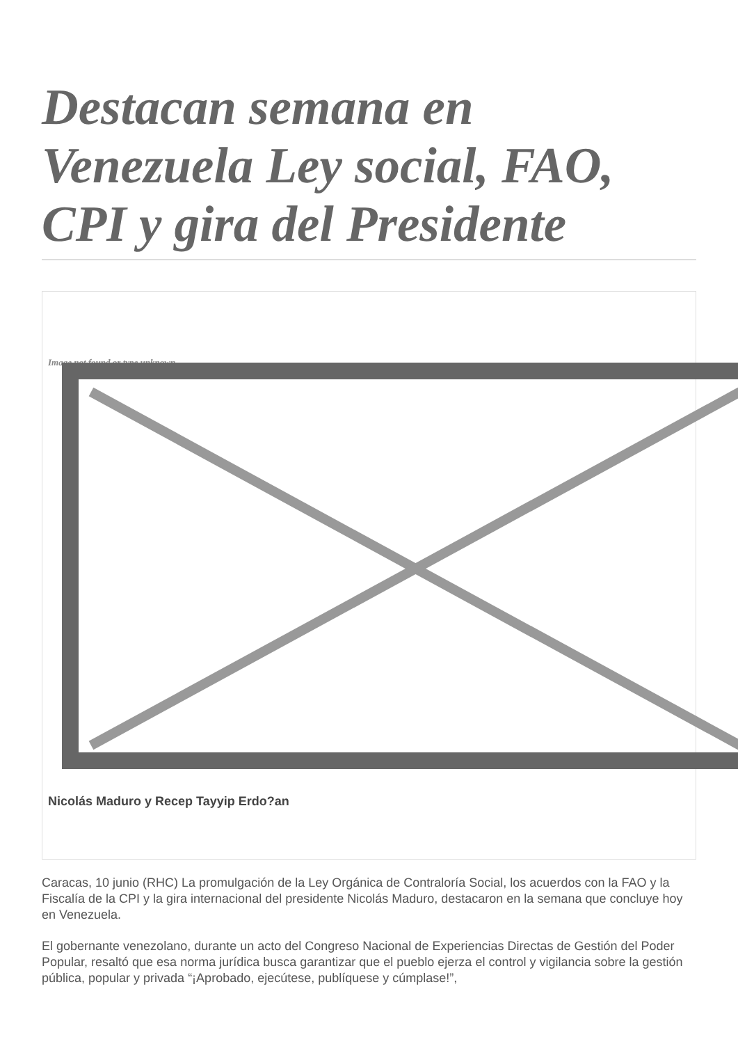Destacan semana en Venezuela Ley social, FAO, CPI y gira del Presidente
Image not found or type unknown
Nicolás Maduro y Recep Tayyip Erdo?an
Caracas, 10 junio (RHC) La promulgación de la Ley Orgánica de Contraloría Social, los acuerdos con la FAO y la Fiscalía de la CPI y la gira internacional del presidente Nicolás Maduro, destacaron en la semana que concluye hoy en Venezuela.
El gobernante venezolano, durante un acto del Congreso Nacional de Experiencias Directas de Gestión del Poder Popular, resaltó que esa norma jurídica busca garantizar que el pueblo ejerza el control y vigilancia sobre la gestión pública, popular y privada “¡Aprobado, ejecútese, publíquese y cúmplase!”,